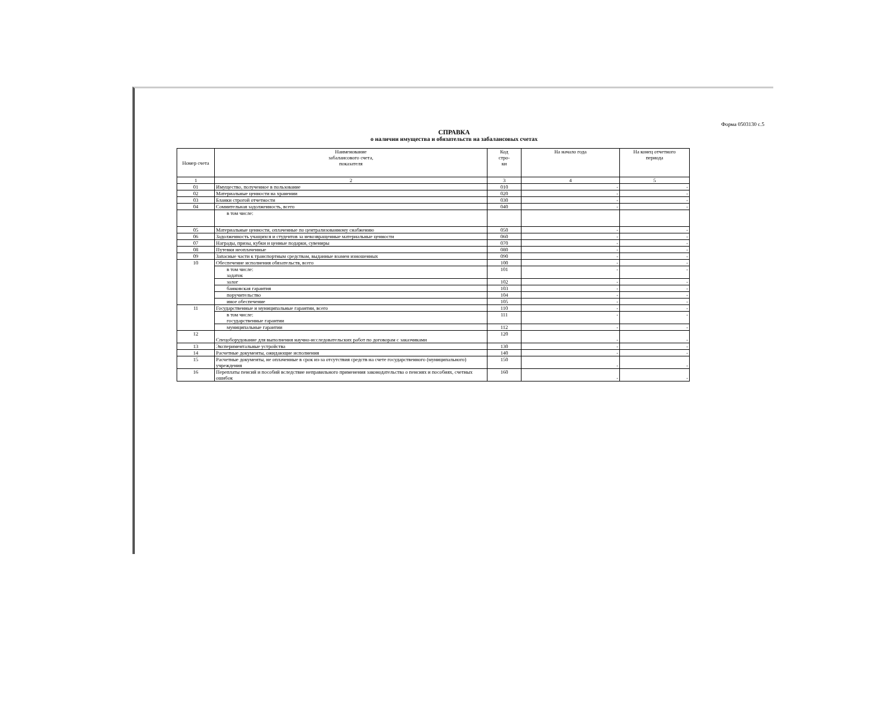Форма 0503130 с.5
СПРАВКА
о наличии имущества и обязательств на забалансовых счетах
| Номер счета | Наименование забалансового счета, показателя | Код стро- ки | На начало года | На конец отчетного периода |
| --- | --- | --- | --- | --- |
| 1 | 2 | 3 | 4 | 5 |
| 01 | Имущество, полученное в пользование | 010 | - | - |
| 02 | Материальные ценности на хранении | 020 | - | - |
| 03 | Бланки строгой отчетности | 030 | - | - |
| 04 | Сомнительная задолженность, всего | 040 | - | - |
| | в том числе: | | | |
| 05 | Материальные ценности, оплаченные по централизованному снабжению | 050 | - | - |
| 06 | Задолженность учащихся и студентов за невозвращенные материальные ценности | 060 | - | - |
| 07 | Награды, призы, кубки и ценные подарки, сувениры | 070 | - | - |
| 08 | Путевки неоплаченные | 080 | - | - |
| 09 | Запасные части к транспортным средствам, выданные взамен изношенных | 090 | - | - |
| 10 | Обеспечение исполнения обязательств, всего | 100 | - | - |
| | в том числе: задаток | 101 | - | - |
| | залог | 102 | - | - |
| | банковская гарантия | 103 | - | - |
| | поручительство | 104 | - | - |
| | иное обеспечение | 105 | - | - |
| 11 | Государственные и муниципальные гарантии, всего | 110 | - | - |
| | в том числе: государственные гарантии | 111 | - | - |
| | муниципальные гарантии | 112 | - | - |
| 12 | Спецоборудование для выполнения научно-исследовательских работ по договорам с заказчиками | 120 | - | - |
| 13 | Экспериментальные устройства | 130 | - | - |
| 14 | Расчетные документы, ожидающие исполнения | 140 | - | - |
| 15 | Расчетные документы, не оплаченные в срок из-за отсутствия средств на счете государственного (муниципального) учреждения | 150 | - | - |
| 16 | Переплаты пенсий и пособий вследствие неправильного применения законодательства о пенсиях и пособиях, счетных ошибок | 160 | - | - |